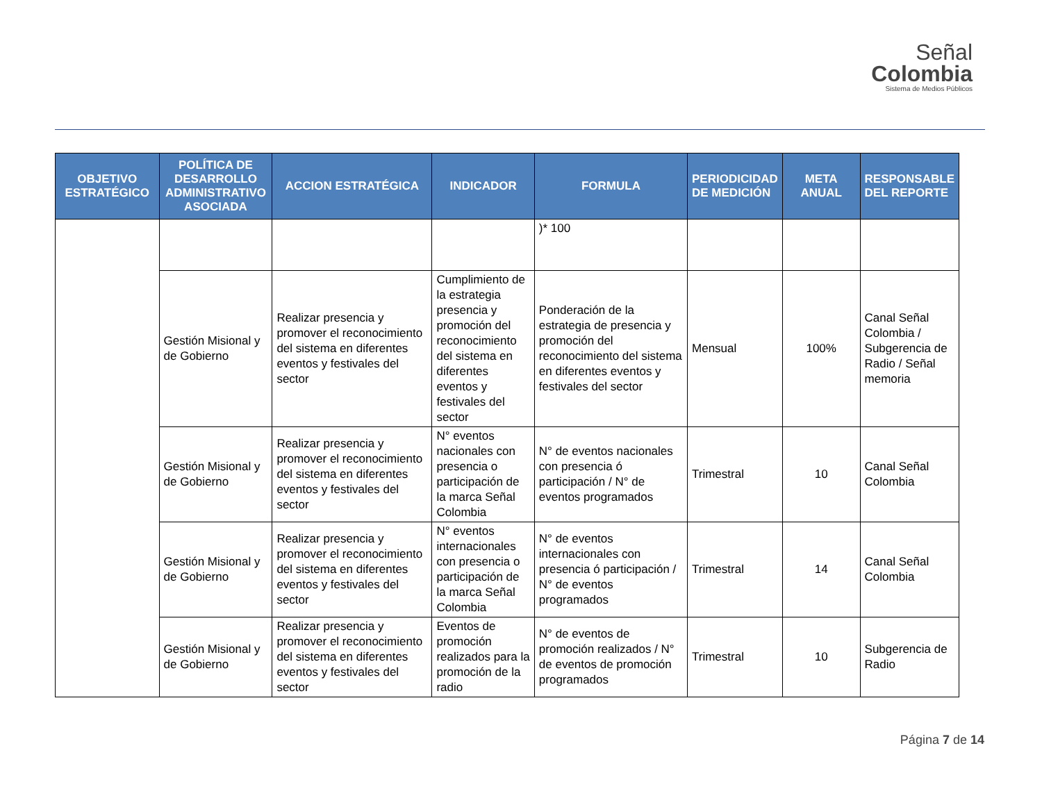Señal
Colombia
Sistema de Medios Públicos
| OBJETIVO ESTRATÉGICO | POLÍTICA DE DESARROLLO ADMINISTRATIVO ASOCIADA | ACCION ESTRATÉGICA | INDICADOR | FORMULA | PERIODICIDAD DE MEDICIÓN | META ANUAL | RESPONSABLE DEL REPORTE |
| --- | --- | --- | --- | --- | --- | --- | --- |
| | | | | )* 100 | | | |
| | Gestión Misional y de Gobierno | Realizar presencia y promover el reconocimiento del sistema en diferentes eventos y festivales del sector | Cumplimiento de la estrategia presencia y promoción del reconocimiento del sistema en diferentes eventos y festivales del sector | Ponderación de la estrategia de presencia y promoción del reconocimiento del sistema en diferentes eventos y festivales del sector | Mensual | 100% | Canal Señal Colombia / Subgerencia de Radio / Señal memoria |
| | Gestión Misional y de Gobierno | Realizar presencia y promover el reconocimiento del sistema en diferentes eventos y festivales del sector | N° eventos nacionales con presencia o participación de la marca Señal Colombia | N° de eventos nacionales con presencia ó participación / N° de eventos programados | Trimestral | 10 | Canal Señal Colombia |
| | Gestión Misional y de Gobierno | Realizar presencia y promover el reconocimiento del sistema en diferentes eventos y festivales del sector | N° eventos internacionales con presencia o participación de la marca Señal Colombia | N° de eventos internacionales con presencia ó participación / N° de eventos programados | Trimestral | 14 | Canal Señal Colombia |
| | Gestión Misional y de Gobierno | Realizar presencia y promover el reconocimiento del sistema en diferentes eventos y festivales del sector | Eventos de promoción realizados para la promoción de la radio | N° de eventos de promoción realizados / N° de eventos de promoción programados | Trimestral | 10 | Subgerencia de Radio |
Página 7 de 14